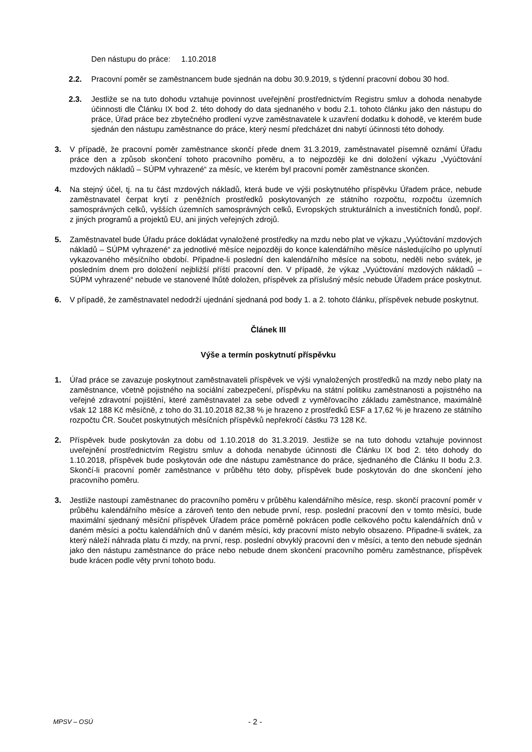Den nástupu do práce: 1.10.2018
2.2. Pracovní poměr se zaměstnancem bude sjednán na dobu 30.9.2019, s týdenní pracovní dobou 30 hod.
2.3. Jestliže se na tuto dohodu vztahuje povinnost uveřejnění prostřednictvím Registru smluv a dohoda nenabyde účinnosti dle Článku IX bod 2. této dohody do data sjednaného v bodu 2.1. tohoto článku jako den nástupu do práce, Úřad práce bez zbytečného prodlení vyzve zaměstnavatele k uzavření dodatku k dohodě, ve kterém bude sjednán den nástupu zaměstnance do práce, který nesmí předcházet dni nabytí účinnosti této dohody.
3. V případě, že pracovní poměr zaměstnance skončí přede dnem 31.3.2019, zaměstnavatel písemně oznámí Úřadu práce den a způsob skončení tohoto pracovního poměru, a to nejpozději ke dni doložení výkazu „Vyúčtování mzdových nákladů – SÚPM vyhrazené“ za měsíc, ve kterém byl pracovní poměr zaměstnance skončen.
4. Na stejný účel, tj. na tu část mzdových nákladů, která bude ve výši poskytnutého příspěvku Úřadem práce, nebude zaměstnavatel čerpat krytí z peněžních prostředků poskytovaných ze státního rozpočtu, rozpočtu územních samosprávných celků, vyšších územních samosprávných celků, Evropských strukturálních a investičních fondů, popř. z jiných programů a projektů EU, ani jiných veřejných zdrojů.
5. Zaměstnavatel bude Úřadu práce dokládat vynaložené prostředky na mzdu nebo plat ve výkazu „Vyúčtování mzdových nákladů – SÚPM vyhrazené“ za jednotlivé měsíce nejpozději do konce kalendářního měsíce následujícího po uplynutí vykazovaného měsíčního období. Připadne-li poslední den kalendářního měsíce na sobotu, neděli nebo svátek, je posledním dnem pro doložení nejbližší příští pracovní den. V případě, že výkaz „Vyúčtování mzdových nákladů – SÚPM vyhrazené“ nebude ve stanovené lhůtě doložen, příspěvek za příslušný měsíc nebude Úřadem práce poskytnut.
6. V případě, že zaměstnavatel nedodrží ujednání sjednaná pod body 1. a 2. tohoto článku, příspěvek nebude poskytnut.
Článek III
Výše a termín poskytnutí příspěvku
1. Úřad práce se zavazuje poskytnout zaměstnavateli příspěvek ve výši vynaložených prostředků na mzdy nebo platy na zaměstnance, včetně pojistného na sociální zabezpečení, příspěvku na státní politiku zaměstnanosti a pojistného na veřejné zdravotní pojištění, které zaměstnavatel za sebe odvedl z vyměřovacího základu zaměstnance, maximálně však 12 188 Kč měsíčně, z toho do 31.10.2018 82,38 % je hrazeno z prostředků ESF a 17,62 % je hrazeno ze státního rozpočtu ČR. Součet poskytnutých měsíčních příspěvků nepřekročí částku 73 128 Kč.
2. Příspěvek bude poskytován za dobu od 1.10.2018 do 31.3.2019. Jestliže se na tuto dohodu vztahuje povinnost uveřejnění prostřednictvím Registru smluv a dohoda nenabyde účinnosti dle Článku IX bod 2. této dohody do 1.10.2018, příspěvek bude poskytován ode dne nástupu zaměstnance do práce, sjednaného dle Článku II bodu 2.3. Skončí-li pracovní poměr zaměstnance v průběhu této doby, příspěvek bude poskytován do dne skončení jeho pracovního poměru.
3. Jestliže nastoupí zaměstnanec do pracovního poměru v průběhu kalendářního měsíce, resp. skončí pracovní poměr v průběhu kalendářního měsíce a zároveň tento den nebude první, resp. poslední pracovní den v tomto měsíci, bude maximální sjednaný měsíční příspěvek Úřadem práce poměrně pokrácen podle celkového počtu kalendářních dnů v daném měsíci a počtu kalendářních dnů v daném měsíci, kdy pracovní místo nebylo obsazeno. Připadne-li svátek, za který náleží náhrada platu či mzdy, na první, resp. poslední obvyklý pracovní den v měsíci, a tento den nebude sjednán jako den nástupu zaměstnance do práce nebo nebude dnem skončení pracovního poměru zaměstnance, příspěvek bude krácen podle věty první tohoto bodu.
MPSV – OSÚ - 2 -